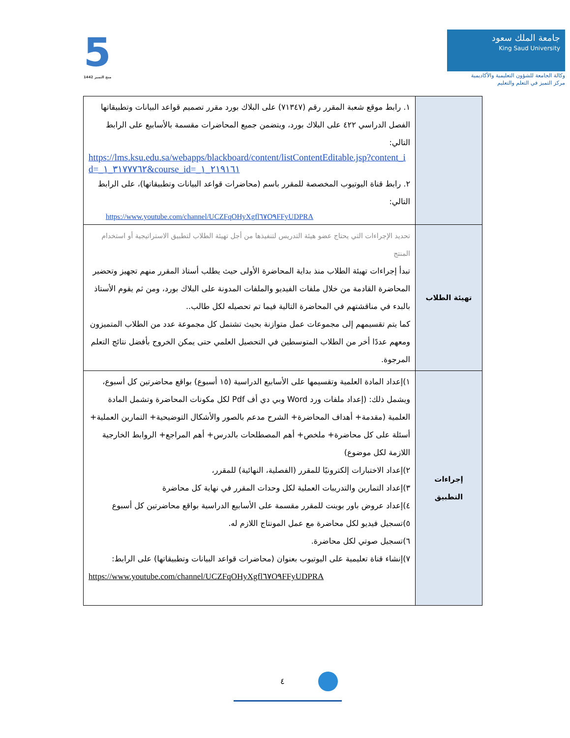5
منح التميز 1442
جامعة الملك سعود
King Saud University
وكالة الجامعة للشؤون التعليمية والأكاديمية
مركز التميز في التعلم والتعليم
| | ١. رابط موقع شعبة المقرر رقم (٧١٣٤٧) على البلاك بورد مقرر تصميم قواعد البيانات وتطبيقاتها الفصل الدراسي ٤٢٢ على البلاك بورد، ويتضمن جميع المحاضرات مقسمة بالأسابيع على الرابط التالي: https://lms.ksu.edu.sa/webapps/blackboard/content/listContentEditable.jsp?content_id=_٣١٧٧٧٦٢_١&course_id=_٢١٩١٦١_١ ٢. رابط قناة اليوتيوب المخصصة للمقرر باسم (محاضرات قواعد البيانات وتطبيقاتها)، على الرابط التالي: https://www.youtube.com/channel/UCZFqOHyXgfl٦٧O٩FFyUDPRA |
| تهيئة الطلاب | تحديد الإجراءات التي يحتاج عضو هيئة التدريس لتنفيذها من أجل تهيئة الطلاب لتطبيق الاستراتيجية أو استخدام المنتج تبدأ إجراءات تهيئة الطلاب منذ بداية المحاضرة الأولى حيث يطلب أستاذ المقرر منهم تجهيز وتحضير المحاضرة القادمة من خلال ملفات الفيديو والملفات المدونة على البلاك بورد، ومن ثم يقوم الأستاذ بالبدء في مناقشتهم في المحاضرة التالية فيما تم تحصيله لكل طالب.. كما يتم تقسيمهم إلى مجموعات عمل متوازنة بحيث تشتمل كل مجموعة عدد من الطلاب المتميزون ومعهم عددًا أخر من الطلاب المتوسطين في التحصيل العلمي حتى يمكن الخروج بأفضل نتائج التعلم المرجوة. |
| إجراءات التطبيق | ١)إعداد المادة العلمية وتقسيمها على الأسابيع الدراسية (١٥ أسبوع) بواقع محاضرتين كل أسبوع، ويشمل ذلك: (إعداد ملفات ورد Word وبي دي أف Pdf لكل مكونات المحاضرة وتشمل المادة العلمية (مقدمة+ أهداف المحاضرة+ الشرح مدعم بالصور والأشكال التوضيحية+ التمارين العملية+ أسئلة على كل محاضرة+ ملخص+ أهم المصطلحات بالدرس+ أهم المراجع+ الروابط الخارجية اللازمة لكل موضوع) ٢)إعداد الاختبارات إلكترونيًا للمقرر (الفصلية، النهائية) للمقرر، ٣)إعداد التمارين والتدريبات العملية لكل وحدات المقرر في نهاية كل محاضرة ٤)إعداد عروض باور بوينت للمقرر مقسمة على الأسابيع الدراسية بواقع محاضرتين كل أسبوع ٥)تسجيل فيديو لكل محاضرة مع عمل المونتاج اللازم له. ٦)تسجيل صوتي لكل محاضرة. ٧)إنشاء قناة تعليمية على اليوتيوب بعنوان (محاضرات قواعد البيانات وتطبيقاتها) على الرابط: https://www.youtube.com/channel/UCZFqOHyXgfl٦٧O٩FFyUDPRA |
٤